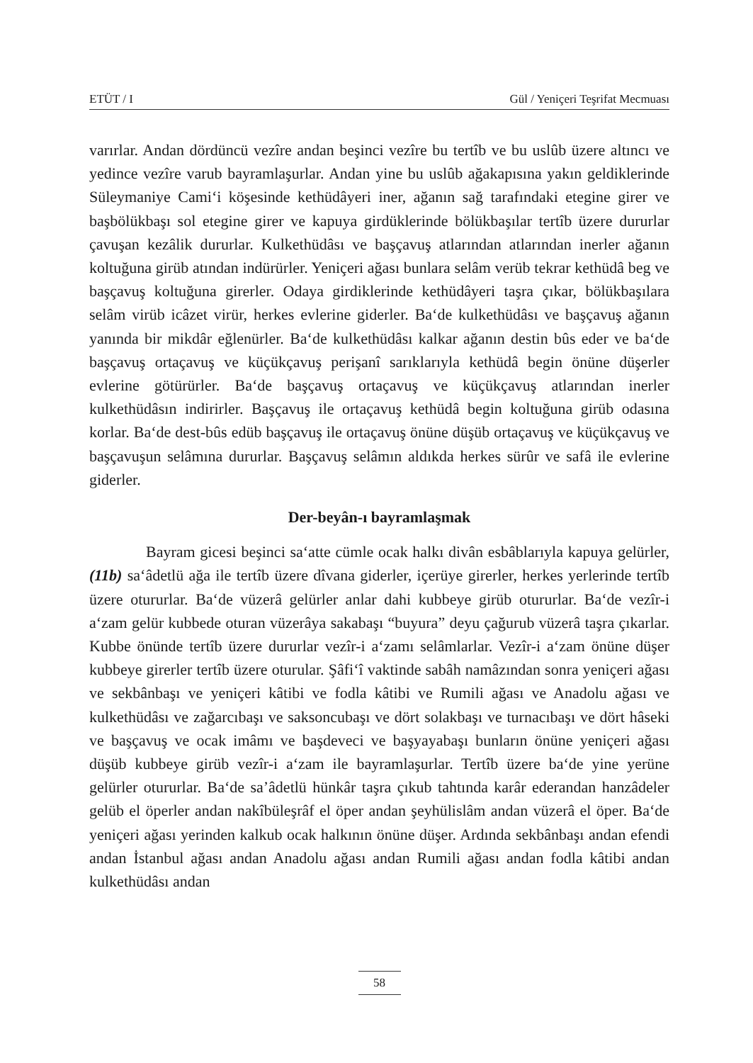ETÜT / I Gül / Yeniçeri Teşrifat Mecmuası
varırlar. Andan dördüncü vezîre andan beşinci vezîre bu tertîb ve bu uslûb üzere altıncı ve yedince vezîre varub bayramlaşurlar. Andan yine bu uslûb ağakapısına yakın geldiklerinde Süleymaniye Cami‘i köşesinde kethüdâyeri iner, ağanın sağ tarafındaki etegine girer ve başbölükbaşı sol etegine girer ve kapuya girdüklerinde bölükbaşılar tertîb üzere dururlar çavuşan kezâlik dururlar. Kulkethüdâsı ve başçavuş atlarından atlarından inerler ağanın koltuğuna girüb atından indürürler. Yeniçeri ağası bunlara selâm verüb tekrar kethüdâ beg ve başçavuş koltuğuna girerler. Odaya girdiklerinde kethüdâyeri taşra çıkar, bölükbaşılara selâm virüb icâzet virür, herkes evlerine giderler. Ba‘de kulkethüdâsı ve başçavuş ağanın yanında bir mikdâr eğlenürler. Ba‘de kulkethüdâsı kalkar ağanın destin bûs eder ve ba‘de başçavuş ortaçavuş ve küçükçavuş perişanî sarıklarıyla kethüdâ begin önüne düşerler evlerine götürürler. Ba‘de başçavuş ortaçavuş ve küçükçavuş atlarından inerler kulkethüdâsın indirirler. Başçavuş ile ortaçavuş kethüdâ begin koltuğuna girüb odasına korlar. Ba‘de dest-bûs edüb başçavuş ile ortaçavuş önüne düşüb ortaçavuş ve küçükçavuş ve başçavuşun selâmına dururlar. Başçavuş selâmın aldıkda herkes sürûr ve safâ ile evlerine giderler.
Der-beyân-ı bayramlaşmak
Bayram gicesi beşinci sa‘atte cümle ocak halkı divân esbâblarıyla kapuya gelürler, (11b) sa‘âdetlü ağa ile tertîb üzere dîvana giderler, içerüye girerler, herkes yerlerinde tertîb üzere otururlar. Ba‘de vüzerâ gelürler anlar dahi kubbeye girüb otururlar. Ba‘de vezîr-i a‘zam gelür kubbede oturan vüzerâya sakabaşı “buyura” deyu çağurub vüzerâ taşra çıkarlar. Kubbe önünde tertîb üzere dururlar vezîr-i a‘zamı selâmlarlar. Vezîr-i a‘zam önüne düşer kubbeye girerler tertîb üzere oturular. Şâfi‘î vaktinde sabâh namâzından sonra yeniçeri ağası ve sekbânbaşı ve yeniçeri kâtibi ve fodla kâtibi ve Rumili ağası ve Anadolu ağası ve kulkethüdâsı ve zağarcıbaşı ve saksoncubaşı ve dört solakbaşı ve turnacıbaşı ve dört hâseki ve başçavuş ve ocak imâmı ve başdeveci ve başyayabaşı bunların önüne yeniçeri ağası düşüb kubbeye girüb vezîr-i a‘zam ile bayramlaşurlar. Tertîb üzere ba‘de yine yerüne gelürler otururlar. Ba‘de sa’âdetlü hünkâr taşra çıkub tahtında karâr ederandan hanzâdeler gelüb el öperler andan nakîbüleşrâf el öper andan şeyhülislâm andan vüzerâ el öper. Ba‘de yeniçeri ağası yerinden kalkub ocak halkının önüne düşer. Ardında sekbânbaşı andan efendi andan İstanbul ağası andan Anadolu ağası andan Rumili ağası andan fodla kâtibi andan kulkethüdâsı andan
58